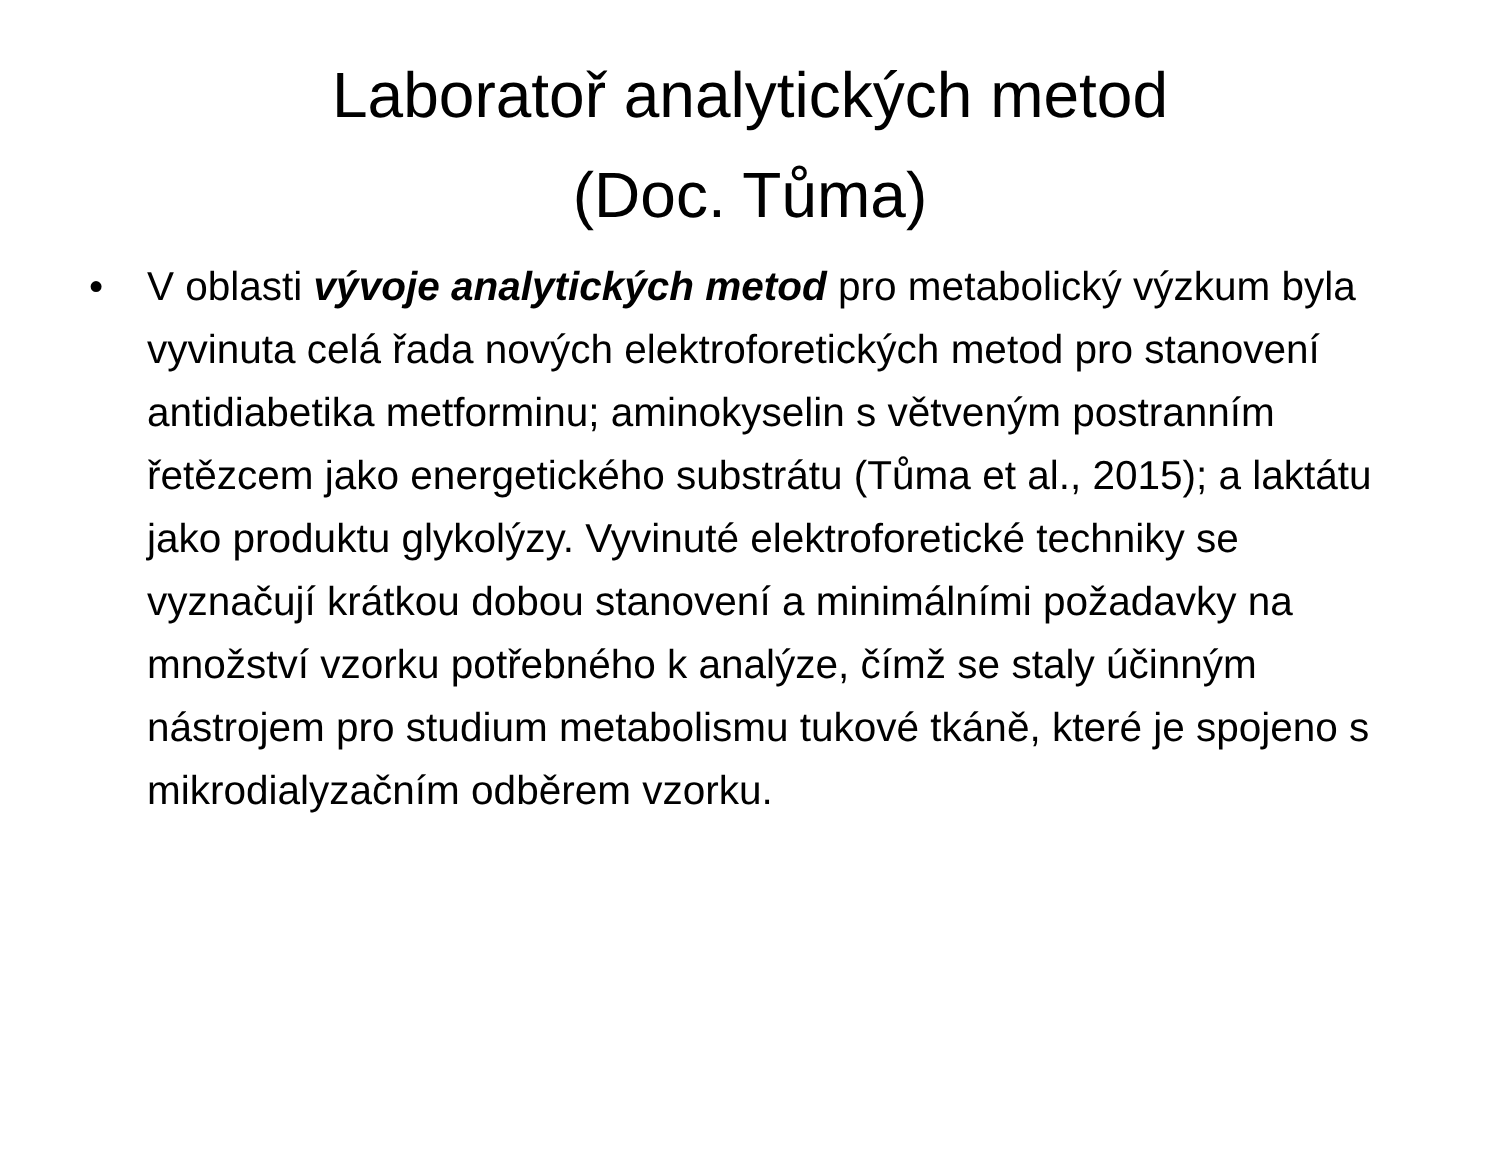Laboratoř analytických metod
(Doc. Tůma)
• V oblasti vývoje analytických metod pro metabolický výzkum byla vyvinuta celá řada nových elektroforetických metod pro stanovení antidiabetika metforminu; aminokyselin s větveným postranním řetězcem jako energetického substrátu (Tůma et al., 2015); a laktátu jako produktu glykolýzy. Vyvinuté elektroforetické techniky se vyznačují krátkou dobou stanovení a minimálními požadavky na množství vzorku potřebného k analýze, čímž se staly účinným nástrojem pro studium metabolismu tukové tkáně, které je spojeno s mikrodialyzačním odběrem vzorku.